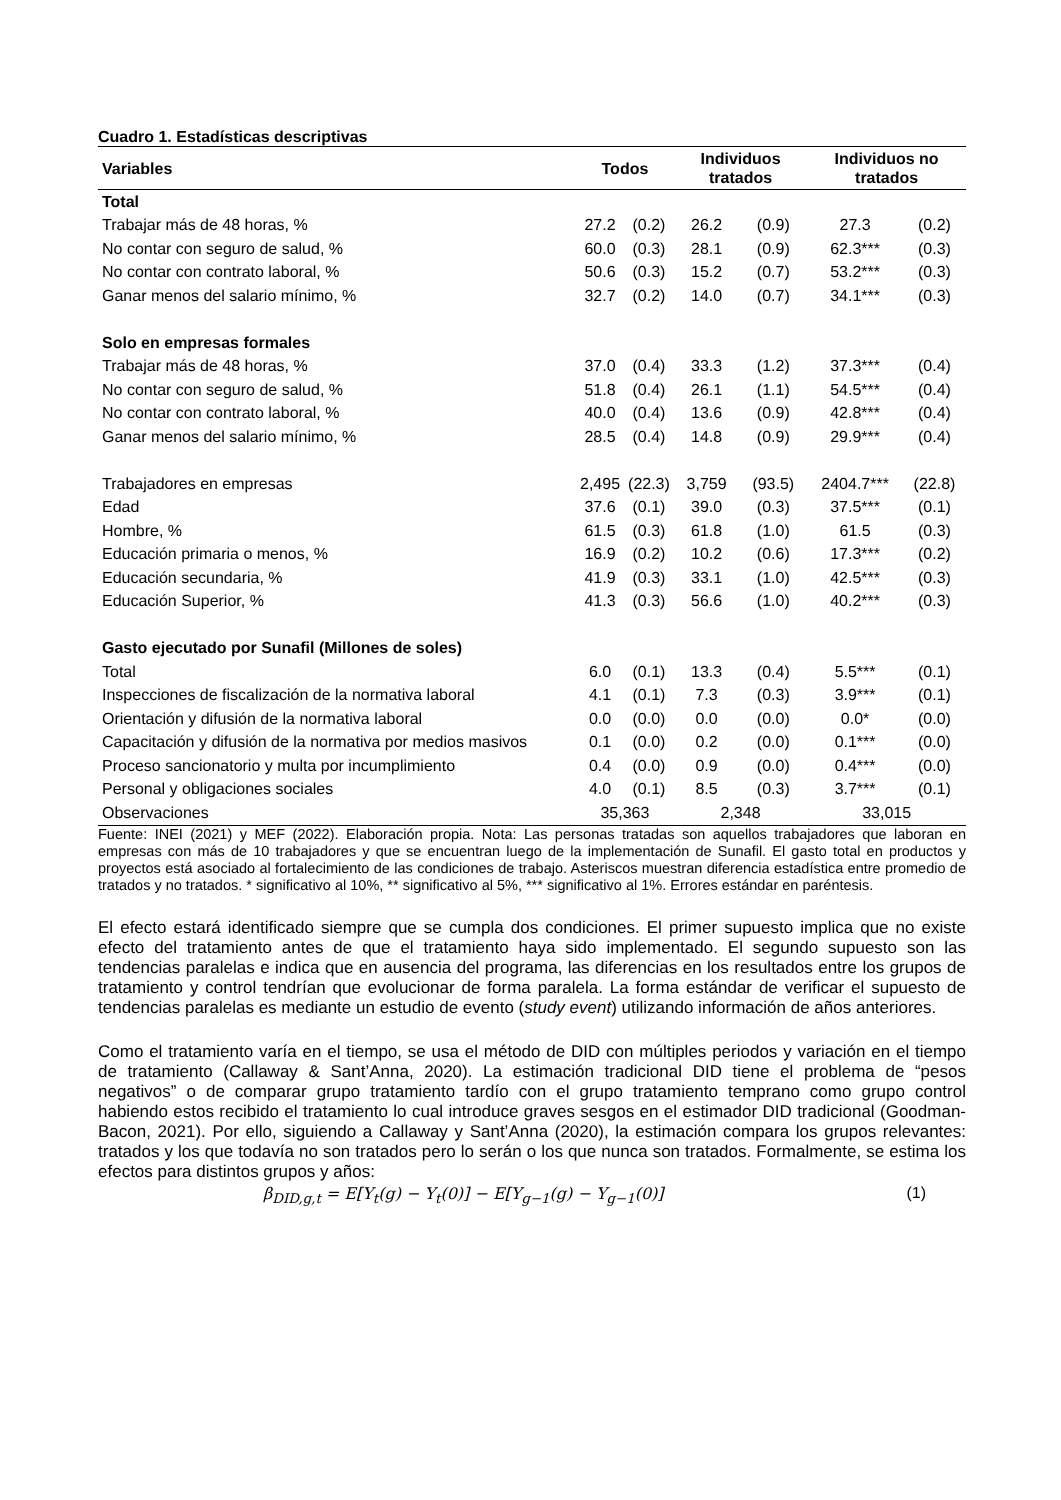Cuadro 1. Estadísticas descriptivas
| Variables | Todos | | Individuos tratados | | Individuos no tratados | |
| --- | --- | --- | --- | --- | --- | --- |
| Total | | | | | | |
| Trabajar más de 48 horas, % | 27.2 | (0.2) | 26.2 | (0.9) | 27.3 | (0.2) |
| No contar con seguro de salud, % | 60.0 | (0.3) | 28.1 | (0.9) | 62.3*** | (0.3) |
| No contar con contrato laboral, % | 50.6 | (0.3) | 15.2 | (0.7) | 53.2*** | (0.3) |
| Ganar menos del salario mínimo, % | 32.7 | (0.2) | 14.0 | (0.7) | 34.1*** | (0.3) |
| Solo en empresas formales | | | | | | |
| Trabajar más de 48 horas, % | 37.0 | (0.4) | 33.3 | (1.2) | 37.3*** | (0.4) |
| No contar con seguro de salud, % | 51.8 | (0.4) | 26.1 | (1.1) | 54.5*** | (0.4) |
| No contar con contrato laboral, % | 40.0 | (0.4) | 13.6 | (0.9) | 42.8*** | (0.4) |
| Ganar menos del salario mínimo, % | 28.5 | (0.4) | 14.8 | (0.9) | 29.9*** | (0.4) |
| Trabajadores en empresas | 2,495 | (22.3) | 3,759 | (93.5) | 2404.7*** | (22.8) |
| Edad | 37.6 | (0.1) | 39.0 | (0.3) | 37.5*** | (0.1) |
| Hombre, % | 61.5 | (0.3) | 61.8 | (1.0) | 61.5 | (0.3) |
| Educación primaria o menos, % | 16.9 | (0.2) | 10.2 | (0.6) | 17.3*** | (0.2) |
| Educación secundaria, % | 41.9 | (0.3) | 33.1 | (1.0) | 42.5*** | (0.3) |
| Educación Superior, % | 41.3 | (0.3) | 56.6 | (1.0) | 40.2*** | (0.3) |
| Gasto ejecutado por Sunafil (Millones de soles) | | | | | | |
| Total | 6.0 | (0.1) | 13.3 | (0.4) | 5.5*** | (0.1) |
| Inspecciones de fiscalización de la normativa laboral | 4.1 | (0.1) | 7.3 | (0.3) | 3.9*** | (0.1) |
| Orientación y difusión de la normativa laboral | 0.0 | (0.0) | 0.0 | (0.0) | 0.0* | (0.0) |
| Capacitación y difusión de la normativa por medios masivos | 0.1 | (0.0) | 0.2 | (0.0) | 0.1*** | (0.0) |
| Proceso sancionatorio y multa por incumplimiento | 0.4 | (0.0) | 0.9 | (0.0) | 0.4*** | (0.0) |
| Personal y obligaciones sociales | 4.0 | (0.1) | 8.5 | (0.3) | 3.7*** | (0.1) |
| Observaciones | 35,363 | | 2,348 | | 33,015 | |
Fuente: INEI (2021) y MEF (2022). Elaboración propia. Nota: Las personas tratadas son aquellos trabajadores que laboran en empresas con más de 10 trabajadores y que se encuentran luego de la implementación de Sunafil. El gasto total en productos y proyectos está asociado al fortalecimiento de las condiciones de trabajo. Asteriscos muestran diferencia estadística entre promedio de tratados y no tratados. * significativo al 10%, ** significativo al 5%, *** significativo al 1%. Errores estándar en paréntesis.
El efecto estará identificado siempre que se cumpla dos condiciones. El primer supuesto implica que no existe efecto del tratamiento antes de que el tratamiento haya sido implementado. El segundo supuesto son las tendencias paralelas e indica que en ausencia del programa, las diferencias en los resultados entre los grupos de tratamiento y control tendrían que evolucionar de forma paralela. La forma estándar de verificar el supuesto de tendencias paralelas es mediante un estudio de evento (study event) utilizando información de años anteriores.
Como el tratamiento varía en el tiempo, se usa el método de DID con múltiples periodos y variación en el tiempo de tratamiento (Callaway & Sant’Anna, 2020). La estimación tradicional DID tiene el problema de “pesos negativos” o de comparar grupo tratamiento tardío con el grupo tratamiento temprano como grupo control habiendo estos recibido el tratamiento lo cual introduce graves sesgos en el estimador DID tradicional (Goodman-Bacon, 2021). Por ello, siguiendo a Callaway y Sant’Anna (2020), la estimación compara los grupos relevantes: tratados y los que todavía no son tratados pero lo serán o los que nunca son tratados. Formalmente, se estima los efectos para distintos grupos y años:
β<sub>DID,g,t</sub> = E[Y<sub>t</sub>(g) − Y<sub>t</sub>(0)] − E[Y<sub>g−1</sub>(g) − Y<sub>g−1</sub>(0)] (1)